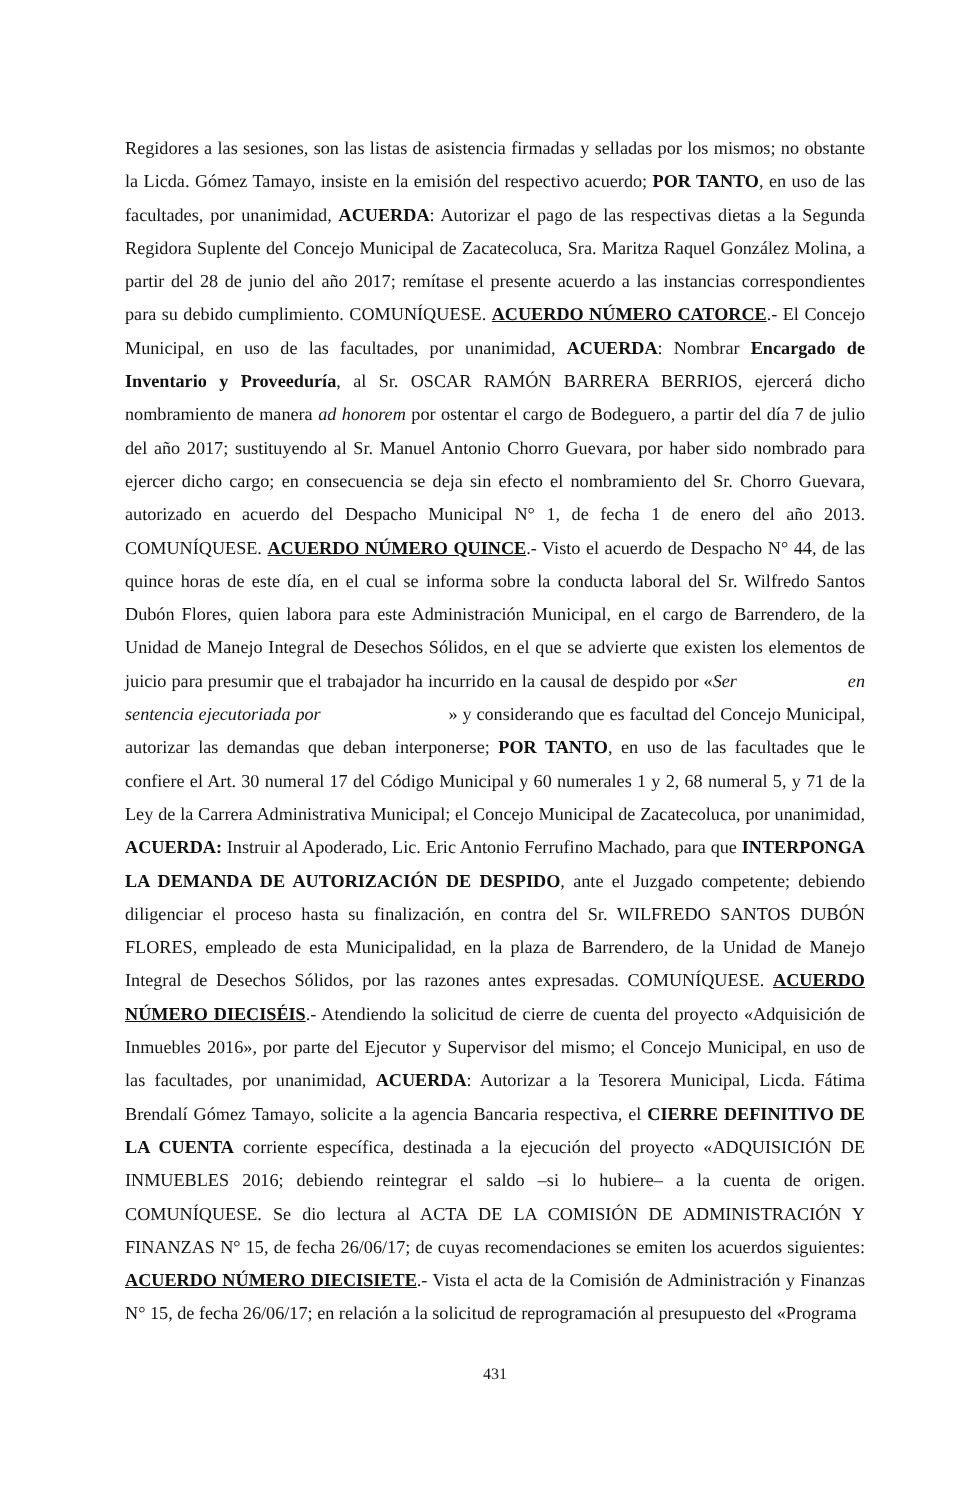Regidores a las sesiones, son las listas de asistencia firmadas y selladas por los mismos; no obstante la Licda. Gómez Tamayo, insiste en la emisión del respectivo acuerdo; POR TANTO, en uso de las facultades, por unanimidad, ACUERDA: Autorizar el pago de las respectivas dietas a la Segunda Regidora Suplente del Concejo Municipal de Zacatecoluca, Sra. Maritza Raquel González Molina, a partir del 28 de junio del año 2017; remítase el presente acuerdo a las instancias correspondientes para su debido cumplimiento. COMUNÍQUESE. ACUERDO NÚMERO CATORCE.- El Concejo Municipal, en uso de las facultades, por unanimidad, ACUERDA: Nombrar Encargado de Inventario y Proveeduría, al Sr. OSCAR RAMÓN BARRERA BERRIOS, ejercerá dicho nombramiento de manera ad honorem por ostentar el cargo de Bodeguero, a partir del día 7 de julio del año 2017; sustituyendo al Sr. Manuel Antonio Chorro Guevara, por haber sido nombrado para ejercer dicho cargo; en consecuencia se deja sin efecto el nombramiento del Sr. Chorro Guevara, autorizado en acuerdo del Despacho Municipal N° 1, de fecha 1 de enero del año 2013. COMUNÍQUESE. ACUERDO NÚMERO QUINCE.- Visto el acuerdo de Despacho N° 44, de las quince horas de este día, en el cual se informa sobre la conducta laboral del Sr. Wilfredo Santos Dubón Flores, quien labora para este Administración Municipal, en el cargo de Barrendero, de la Unidad de Manejo Integral de Desechos Sólidos, en el que se advierte que existen los elementos de juicio para presumir que el trabajador ha incurrido en la causal de despido por «Ser en sentencia ejecutoriada por » y considerando que es facultad del Concejo Municipal, autorizar las demandas que deban interponerse; POR TANTO, en uso de las facultades que le confiere el Art. 30 numeral 17 del Código Municipal y 60 numerales 1 y 2, 68 numeral 5, y 71 de la Ley de la Carrera Administrativa Municipal; el Concejo Municipal de Zacatecoluca, por unanimidad, ACUERDA: Instruir al Apoderado, Lic. Eric Antonio Ferrufino Machado, para que INTERPONGA LA DEMANDA DE AUTORIZACIÓN DE DESPIDO, ante el Juzgado competente; debiendo diligenciar el proceso hasta su finalización, en contra del Sr. WILFREDO SANTOS DUBÓN FLORES, empleado de esta Municipalidad, en la plaza de Barrendero, de la Unidad de Manejo Integral de Desechos Sólidos, por las razones antes expresadas. COMUNÍQUESE. ACUERDO NÚMERO DIECISÉIS.- Atendiendo la solicitud de cierre de cuenta del proyecto «Adquisición de Inmuebles 2016», por parte del Ejecutor y Supervisor del mismo; el Concejo Municipal, en uso de las facultades, por unanimidad, ACUERDA: Autorizar a la Tesorera Municipal, Licda. Fátima Brendalí Gómez Tamayo, solicite a la agencia Bancaria respectiva, el CIERRE DEFINITIVO DE LA CUENTA corriente específica, destinada a la ejecución del proyecto «ADQUISICIÓN DE INMUEBLES 2016; debiendo reintegrar el saldo –si lo hubiere– a la cuenta de origen. COMUNÍQUESE. Se dio lectura al ACTA DE LA COMISIÓN DE ADMINISTRACIÓN Y FINANZAS N° 15, de fecha 26/06/17; de cuyas recomendaciones se emiten los acuerdos siguientes: ACUERDO NÚMERO DIECISIETE.- Vista el acta de la Comisión de Administración y Finanzas N° 15, de fecha 26/06/17; en relación a la solicitud de reprogramación al presupuesto del «Programa
431